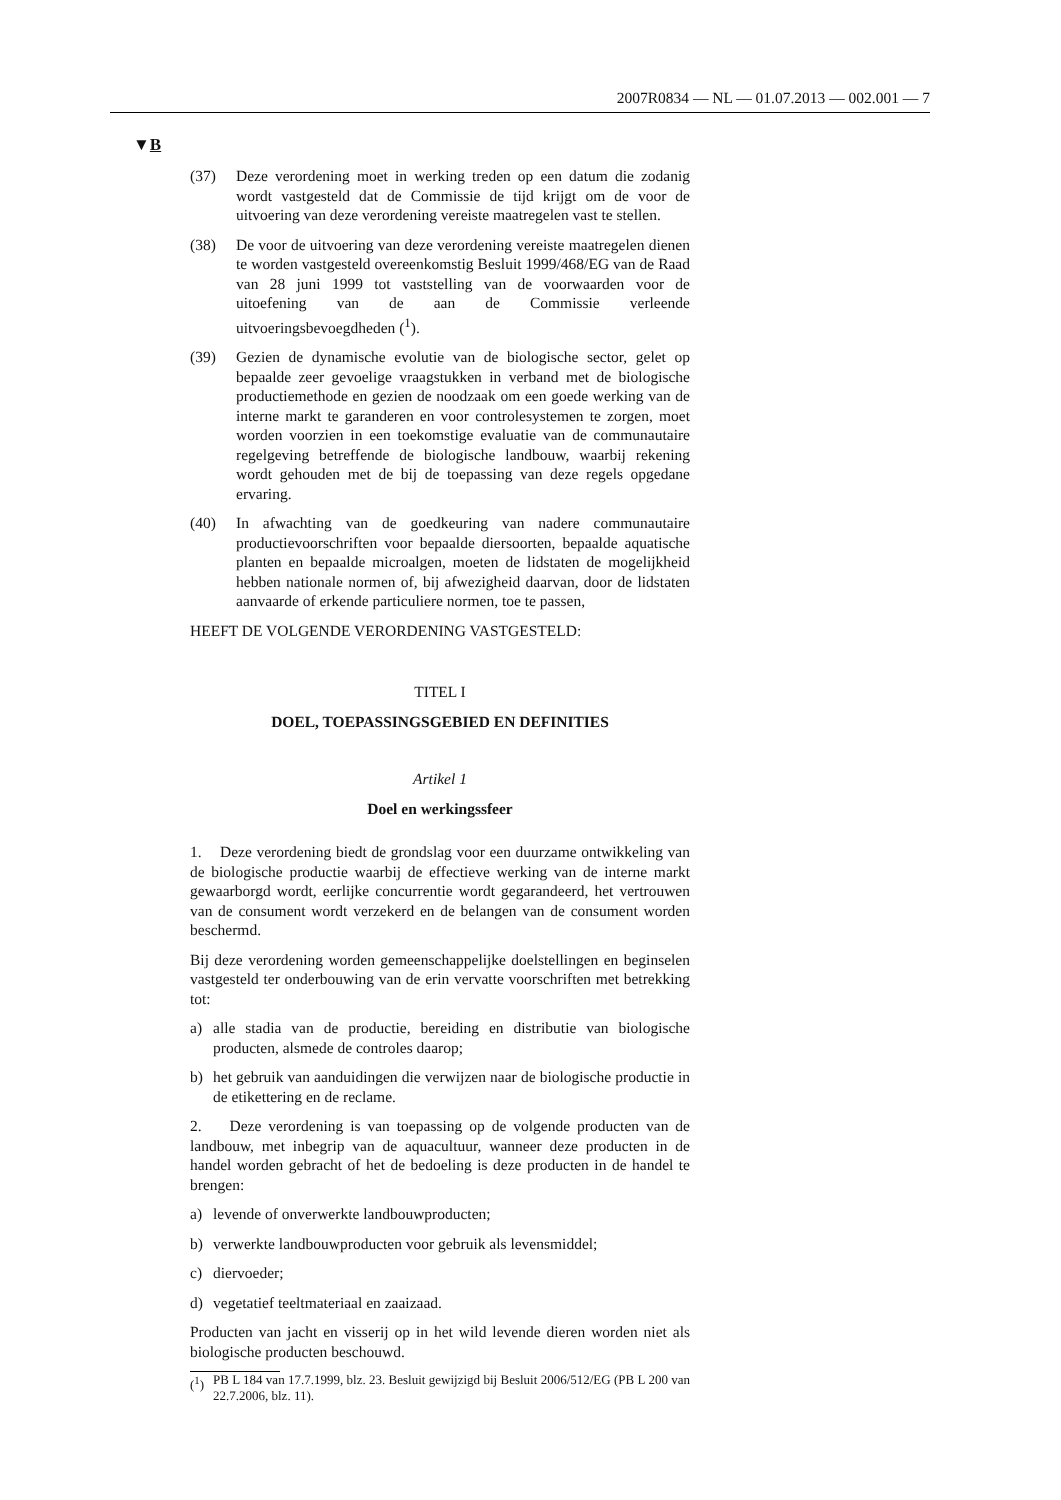2007R0834 — NL — 01.07.2013 — 002.001 — 7
▼B
(37) Deze verordening moet in werking treden op een datum die zodanig wordt vastgesteld dat de Commissie de tijd krijgt om de voor de uitvoering van deze verordening vereiste maatregelen vast te stellen.
(38) De voor de uitvoering van deze verordening vereiste maatregelen dienen te worden vastgesteld overeenkomstig Besluit 1999/468/EG van de Raad van 28 juni 1999 tot vaststelling van de voorwaarden voor de uitoefening van de aan de Commissie verleende uitvoeringsbevoegdheden (<sup>1</sup>).
(39) Gezien de dynamische evolutie van de biologische sector, gelet op bepaalde zeer gevoelige vraagstukken in verband met de biologische productiemethode en gezien de noodzaak om een goede werking van de interne markt te garanderen en voor controlesystemen te zorgen, moet worden voorzien in een toekomstige evaluatie van de communautaire regelgeving betreffende de biologische landbouw, waarbij rekening wordt gehouden met de bij de toepassing van deze regels opgedane ervaring.
(40) In afwachting van de goedkeuring van nadere communautaire productievoorschriften voor bepaalde diersoorten, bepaalde aquatische planten en bepaalde microalgen, moeten de lidstaten de mogelijkheid hebben nationale normen of, bij afwezigheid daarvan, door de lidstaten aanvaarde of erkende particuliere normen, toe te passen,
HEEFT DE VOLGENDE VERORDENING VASTGESTELD:
TITEL I
DOEL, TOEPASSINGSGEBIED EN DEFINITIES
Artikel 1
Doel en werkingssfeer
1. Deze verordening biedt de grondslag voor een duurzame ontwikkeling van de biologische productie waarbij de effectieve werking van de interne markt gewaarborgd wordt, eerlijke concurrentie wordt gegarandeerd, het vertrouwen van de consument wordt verzekerd en de belangen van de consument worden beschermd.
Bij deze verordening worden gemeenschappelijke doelstellingen en beginselen vastgesteld ter onderbouwing van de erin vervatte voorschriften met betrekking tot:
a) alle stadia van de productie, bereiding en distributie van biologische producten, alsmede de controles daarop;
b) het gebruik van aanduidingen die verwijzen naar de biologische productie in de etikettering en de reclame.
2. Deze verordening is van toepassing op de volgende producten van de landbouw, met inbegrip van de aquacultuur, wanneer deze producten in de handel worden gebracht of het de bedoeling is deze producten in de handel te brengen:
a) levende of onverwerkte landbouwproducten;
b) verwerkte landbouwproducten voor gebruik als levensmiddel;
c) diervoeder;
d) vegetatief teeltmateriaal en zaaizaad.
Producten van jacht en visserij op in het wild levende dieren worden niet als biologische producten beschouwd.
(<sup>1</sup>)
PB L 184 van 17.7.1999, blz. 23. Besluit gewijzigd bij Besluit 2006/512/EG (PB L 200 van 22.7.2006, blz. 11).